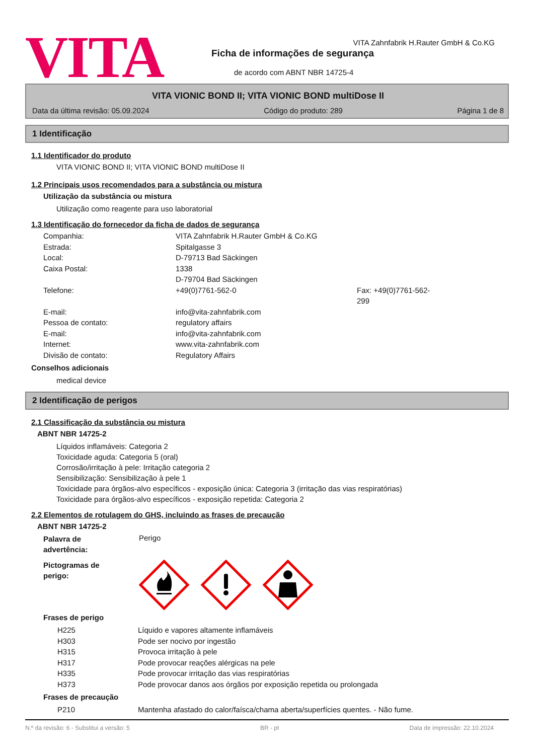VITA
VITA Zahnfabrik H.Rauter GmbH & Co.KG
Ficha de informações de segurança
de acordo com ABNT NBR 14725-4
VITA VIONIC BOND II; VITA VIONIC BOND multiDose II
Data da última revisão: 05.09.2024 Código do produto: 289 Página 1 de 8
1 Identificação
1.1 Identificador do produto
VITA VIONIC BOND II; VITA VIONIC BOND multiDose II
1.2 Principais usos recomendados para a substância ou mistura
Utilização da substância ou mistura
Utilização como reagente para uso laboratorial
1.3 Identificação do fornecedor da ficha de dados de segurança
Companhia: VITA Zahnfabrik H.Rauter GmbH & Co.KG Estrada: Spitalgasse 3 Local: D-79713 Bad Säckingen Caixa Postal: 1338
D-79704 Bad Säckingen Telefone: +49(0)7761-562-0 Fax: +49(0)7761-562-299 E-mail: info@vita-zahnfabrik.com Pessoa de contato: regulatory affairs E-mail: info@vita-zahnfabrik.com Internet: www.vita-zahnfabrik.com Divisão de contato: Regulatory Affairs
Conselhos adicionais
medical device
2 Identificação de perigos
2.1 Classificação da substância ou mistura
ABNT NBR 14725-2
Líquidos inflamáveis: Categoria 2
Toxicidade aguda: Categoria 5 (oral)
Corrosão/irritação à pele: Irritação categoria 2
Sensibilização: Sensibilização à pele 1
Toxicidade para órgãos-alvo específicos - exposição única: Categoria 3 (irritação das vias respiratórias)
Toxicidade para órgãos-alvo específicos - exposição repetida: Categoria 2
2.2 Elementos de rotulagem do GHS, incluindo as frases de precaução
ABNT NBR 14725-2
Palavra de
advertência:
Perigo
Pictogramas de
perigo:
Frases de perigo
H225 Líquido e vapores altamente inflamáveis H303 Pode ser nocivo por ingestão H315 Provoca irritação à pele H317 Pode provocar reações alérgicas na pele H335 Pode provocar irritação das vias respiratórias H373 Pode provocar danos aos órgãos por exposição repetida ou prolongada
Frases de precaução
P210 Mantenha afastado do calor/faísca/chama aberta/superfícies quentes. - Não fume.
N.º da revisão: 6 - Substitui a versão: 5 BR - pt Data de impressão: 22.10.2024